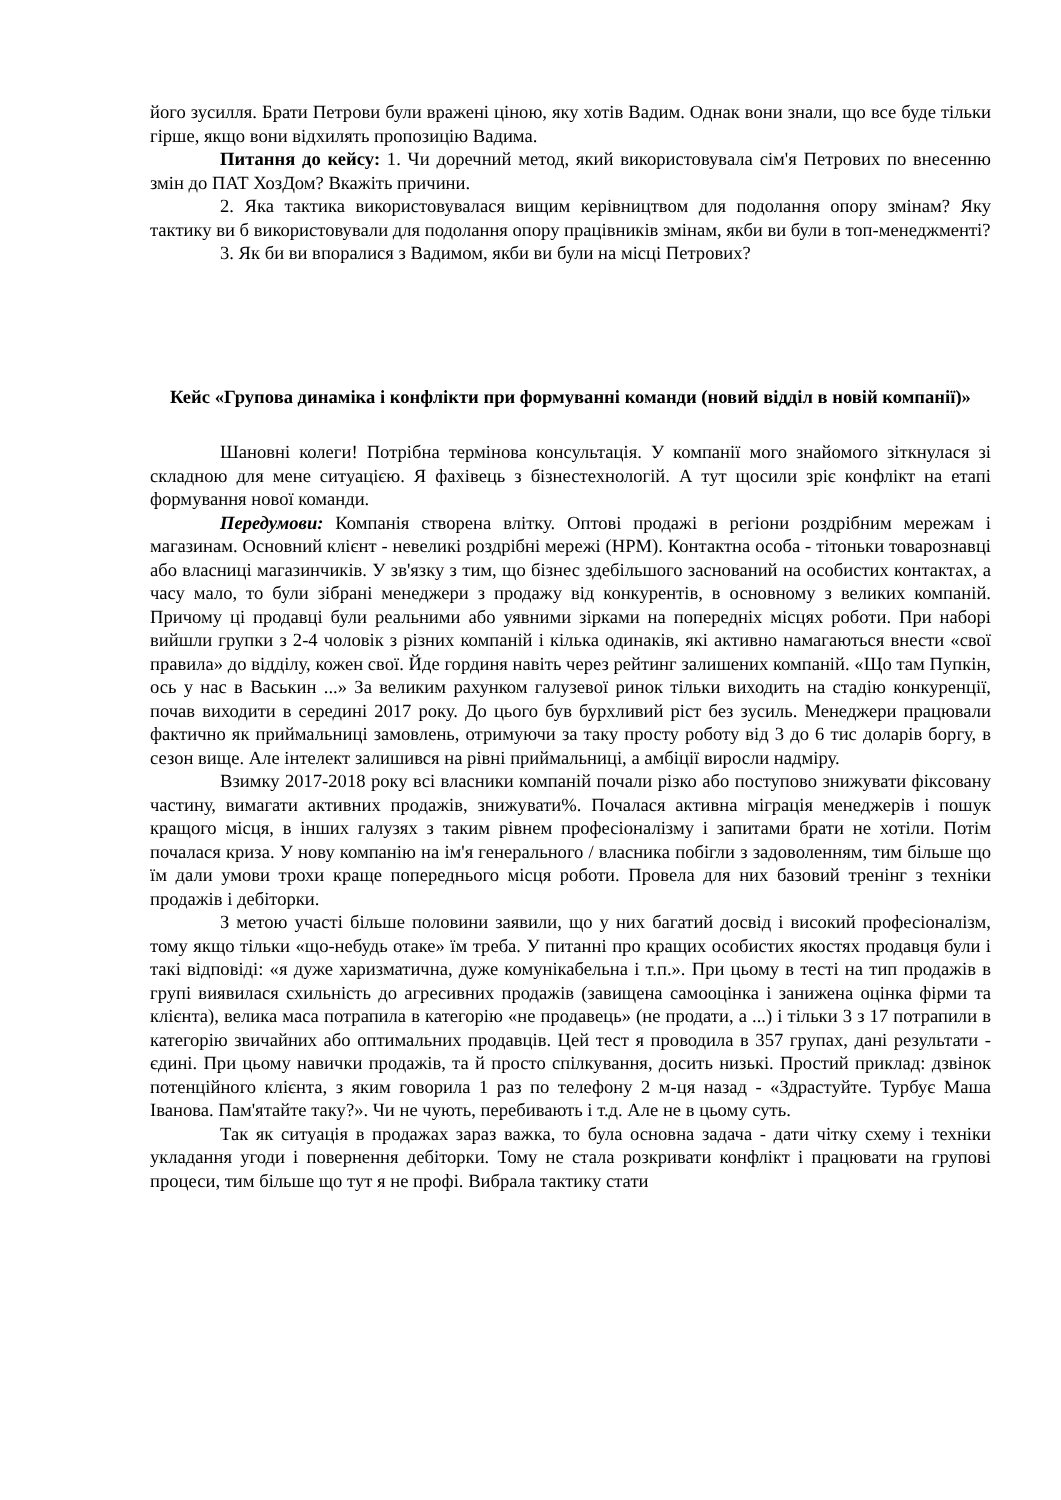його зусилля. Брати Петрови були вражені ціною, яку хотів Вадим. Однак вони знали, що все буде тільки гірше, якщо вони відхилять пропозицію Вадима.
Питання до кейсу: 1. Чи доречний метод, який використовувала сім'я Петрових по внесенню змін до ПАТ ХозДом? Вкажіть причини.
2. Яка тактика використовувалася вищим керівництвом для подолання опору змінам? Яку тактику ви б використовували для подолання опору працівників змінам, якби ви були в топ-менеджменті?
3. Як би ви впоралися з Вадимом, якби ви були на місці Петрових?
Кейс «Групова динаміка і конфлікти при формуванні команди (новий відділ в новій компанії)»
Шановні колеги! Потрібна термінова консультація. У компанії мого знайомого зіткнулася зі складною для мене ситуацією. Я фахівець з бізнестехнологій. А тут щосили зріє конфлікт на етапі формування нової команди.
Передумови: Компанія створена влітку. Оптові продажі в регіони роздрібним мережам і магазинам. Основний клієнт - невеликі роздрібні мережі (НРМ). Контактна особа - тітоньки товарознавці або власниці магазинчиків. У зв'язку з тим, що бізнес здебільшого заснований на особистих контактах, а часу мало, то були зібрані менеджери з продажу від конкурентів, в основному з великих компаній. Причому ці продавці були реальними або уявними зірками на попередніх місцях роботи. При наборі вийшли групки з 2-4 чоловік з різних компаній і кілька одинаків, які активно намагаються внести «свої правила» до відділу, кожен свої. Йде гординя навіть через рейтинг залишених компаній. «Що там Пупкін, ось у нас в Васькин ...» За великим рахунком галузевої ринок тільки виходить на стадію конкуренції, почав виходити в середині 2017 року. До цього був бурхливий ріст без зусиль. Менеджери працювали фактично як приймальниці замовлень, отримуючи за таку просту роботу від 3 до 6 тис доларів боргу, в сезон вище. Але інтелект залишився на рівні приймальниці, а амбіції виросли надміру.
Взимку 2017-2018 року всі власники компаній почали різко або поступово знижувати фіксовану частину, вимагати активних продажів, знижувати%. Почалася активна міграція менеджерів і пошук кращого місця, в інших галузях з таким рівнем професіоналізму і запитами брати не хотіли. Потім почалася криза. У нову компанію на ім'я генерального / власника побігли з задоволенням, тим більше що їм дали умови трохи краще попереднього місця роботи. Провела для них базовий тренінг з техніки продажів і дебіторки.
З метою участі більше половини заявили, що у них багатий досвід і високий професіоналізм, тому якщо тільки «що-небудь отаке» їм треба. У питанні про кращих особистих якостях продавця були і такі відповіді: «я дуже харизматична, дуже комунікабельна і т.п.». При цьому в тесті на тип продажів в групі виявилася схильність до агресивних продажів (завищена самооцінка і занижена оцінка фірми та клієнта), велика маса потрапила в категорію «не продавець» (не продати, а ...) і тільки 3 з 17 потрапили в категорію звичайних або оптимальних продавців. Цей тест я проводила в 357 групах, дані результати - єдині. При цьому навички продажів, та й просто спілкування, досить низькі. Простий приклад: дзвінок потенційного клієнта, з яким говорила 1 раз по телефону 2 м-ця назад - «Здрастуйте. Турбує Маша Іванова. Пам'ятайте таку?». Чи не чують, перебивають і т.д. Але не в цьому суть.
Так як ситуація в продажах зараз важка, то була основна задача - дати чітку схему і техніки укладання угоди і повернення дебіторки. Тому не стала розкривати конфлікт і працювати на групові процеси, тим більше що тут я не профі. Вибрала тактику стати